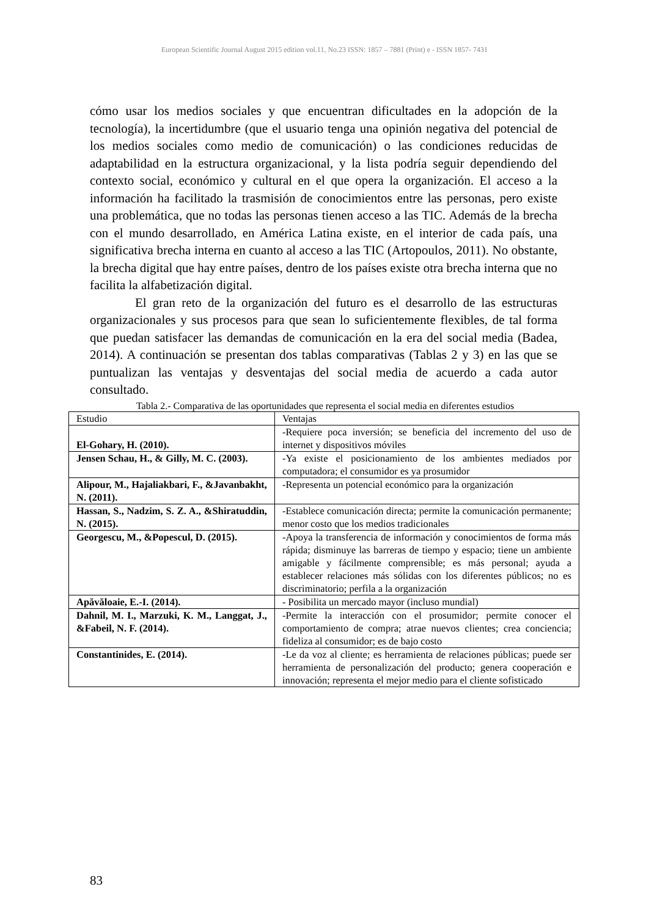European Scientific Journal August 2015 edition vol.11, No.23 ISSN: 1857 – 7881 (Print) e - ISSN 1857- 7431
cómo usar los medios sociales y que encuentran dificultades en la adopción de la tecnología), la incertidumbre (que el usuario tenga una opinión negativa del potencial de los medios sociales como medio de comunicación) o las condiciones reducidas de adaptabilidad en la estructura organizacional, y la lista podría seguir dependiendo del contexto social, económico y cultural en el que opera la organización. El acceso a la información ha facilitado la trasmisión de conocimientos entre las personas, pero existe una problemática, que no todas las personas tienen acceso a las TIC. Además de la brecha con el mundo desarrollado, en América Latina existe, en el interior de cada país, una significativa brecha interna en cuanto al acceso a las TIC (Artopoulos, 2011). No obstante, la brecha digital que hay entre países, dentro de los países existe otra brecha interna que no facilita la alfabetización digital.
El gran reto de la organización del futuro es el desarrollo de las estructuras organizacionales y sus procesos para que sean lo suficientemente flexibles, de tal forma que puedan satisfacer las demandas de comunicación en la era del social media (Badea, 2014). A continuación se presentan dos tablas comparativas (Tablas 2 y 3) en las que se puntualizan las ventajas y desventajas del social media de acuerdo a cada autor consultado.
Tabla 2.- Comparativa de las oportunidades que representa el social media en diferentes estudios
| Estudio | Ventajas |
| El-Gohary, H. (2010). | -Requiere poca inversión; se beneficia del incremento del uso de internet y dispositivos móviles |
| Jensen Schau, H., & Gilly, M. C. (2003). | -Ya existe el posicionamiento de los ambientes mediados por computadora; el consumidor es ya prosumidor |
| Alipour, M., Hajaliakbari, F., &Javanbakht, N. (2011). | -Representa un potencial económico para la organización |
| Hassan, S., Nadzim, S. Z. A., &Shiratuddin, N. (2015). | -Establece comunicación directa; permite la comunicación permanente; menor costo que los medios tradicionales |
| Georgescu, M., &Popescul, D. (2015). | -Apoya la transferencia de información y conocimientos de forma más rápida; disminuye las barreras de tiempo y espacio; tiene un ambiente amigable y fácilmente comprensible; es más personal; ayuda a establecer relaciones más sólidas con los diferentes públicos; no es discriminatorio; perfila a la organización |
| Apăvăloaie, E.-I. (2014). | - Posibilita un mercado mayor (incluso mundial) |
| Dahnil, M. I., Marzuki, K. M., Langgat, J., &Fabeil, N. F. (2014). | -Permite la interacción con el prosumidor; permite conocer el comportamiento de compra; atrae nuevos clientes; crea conciencia; fideliza al consumidor; es de bajo costo |
| Constantinides, E. (2014). | -Le da voz al cliente; es herramienta de relaciones públicas; puede ser herramienta de personalización del producto; genera cooperación e innovación; representa el mejor medio para el cliente sofisticado |
83